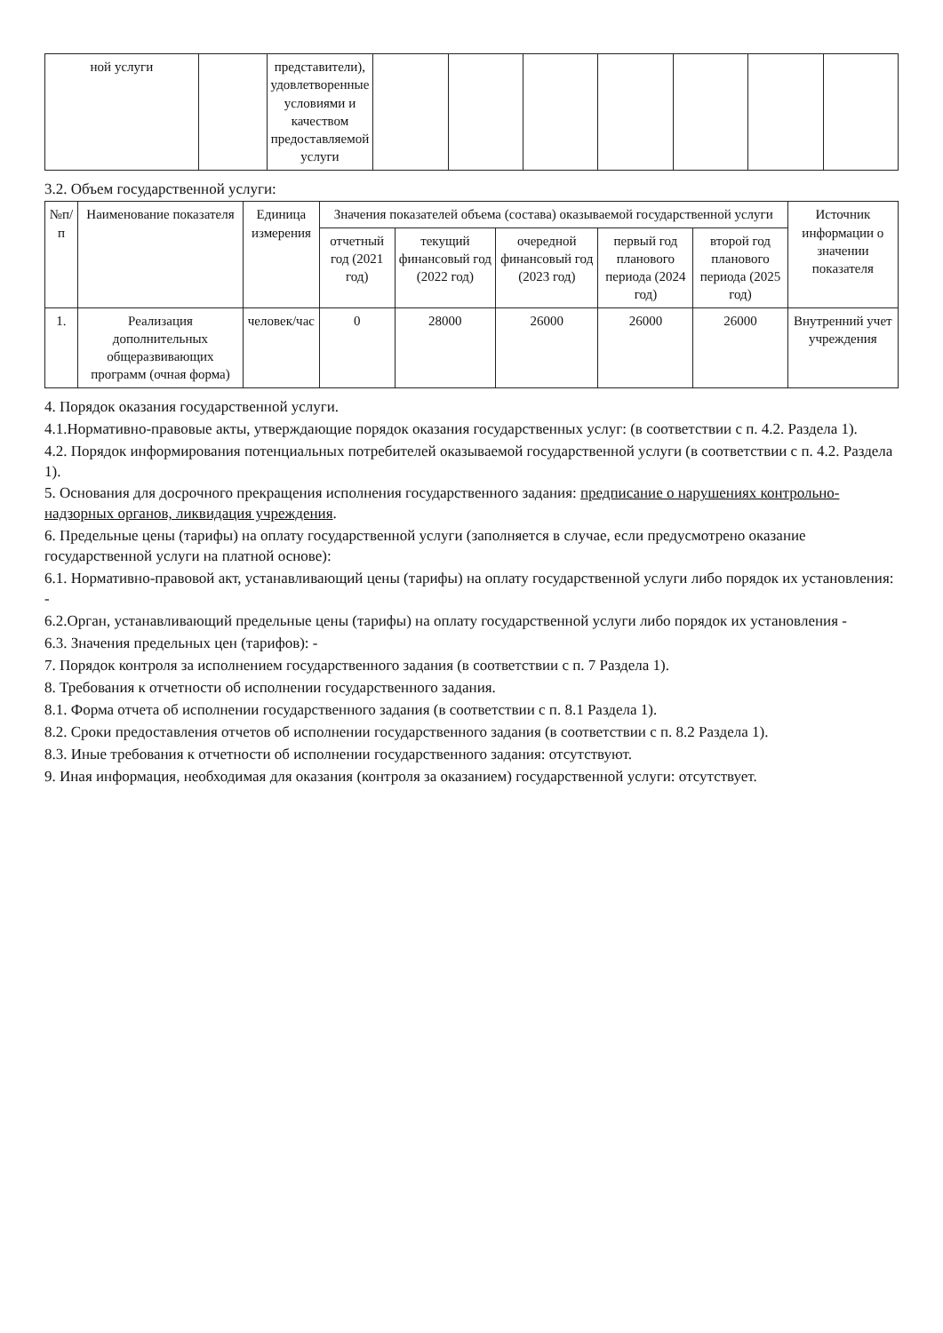| ной услуги | | представители), удовлетворенные условиями и качеством предоставляемой услуги | | | | | | | |
3.2. Объем государственной услуги:
| №п/п | Наименование показателя | Единица измерения | Значения показателей объема (состава) оказываемой государственной услуги | | | | | Источник информации о значении показателя |
| --- | --- | --- | --- | --- | --- | --- | --- | --- |
| | | | отчетный год (2021 год) | текущий финансовый год (2022 год) | очередной финансовый год (2023 год) | первый год планового периода (2024 год) | второй год планового периода (2025 год) | |
| 1. | Реализация дополнительных общеразвивающих программ (очная форма) | человек/час | 0 | 28000 | 26000 | 26000 | 26000 | Внутренний учет учреждения |
4. Порядок оказания государственной услуги.
4.1.Нормативно-правовые акты, утверждающие порядок оказания государственных услуг: (в соответствии с п. 4.2. Раздела 1).
4.2. Порядок информирования потенциальных потребителей оказываемой государственной услуги (в соответствии с п. 4.2. Раздела 1).
5. Основания для досрочного прекращения исполнения государственного задания: предписание о нарушениях контрольно-надзорных органов, ликвидация учреждения.
6. Предельные цены (тарифы) на оплату государственной услуги (заполняется в случае, если предусмотрено оказание государственной услуги на платной основе):
6.1. Нормативно-правовой акт, устанавливающий цены (тарифы) на оплату государственной услуги либо порядок их установления: -
6.2.Орган, устанавливающий предельные цены (тарифы) на оплату государственной услуги либо порядок их установления -
6.3. Значения предельных цен (тарифов): -
7. Порядок контроля за исполнением государственного задания (в соответствии с п. 7 Раздела 1).
8. Требования к отчетности об исполнении государственного задания.
8.1. Форма отчета об исполнении государственного задания (в соответствии с п. 8.1 Раздела 1).
8.2. Сроки предоставления отчетов об исполнении государственного задания (в соответствии с п. 8.2 Раздела 1).
8.3. Иные требования к отчетности об исполнении государственного задания: отсутствуют.
9. Иная информация, необходимая для оказания (контроля за оказанием) государственной услуги: отсутствует.